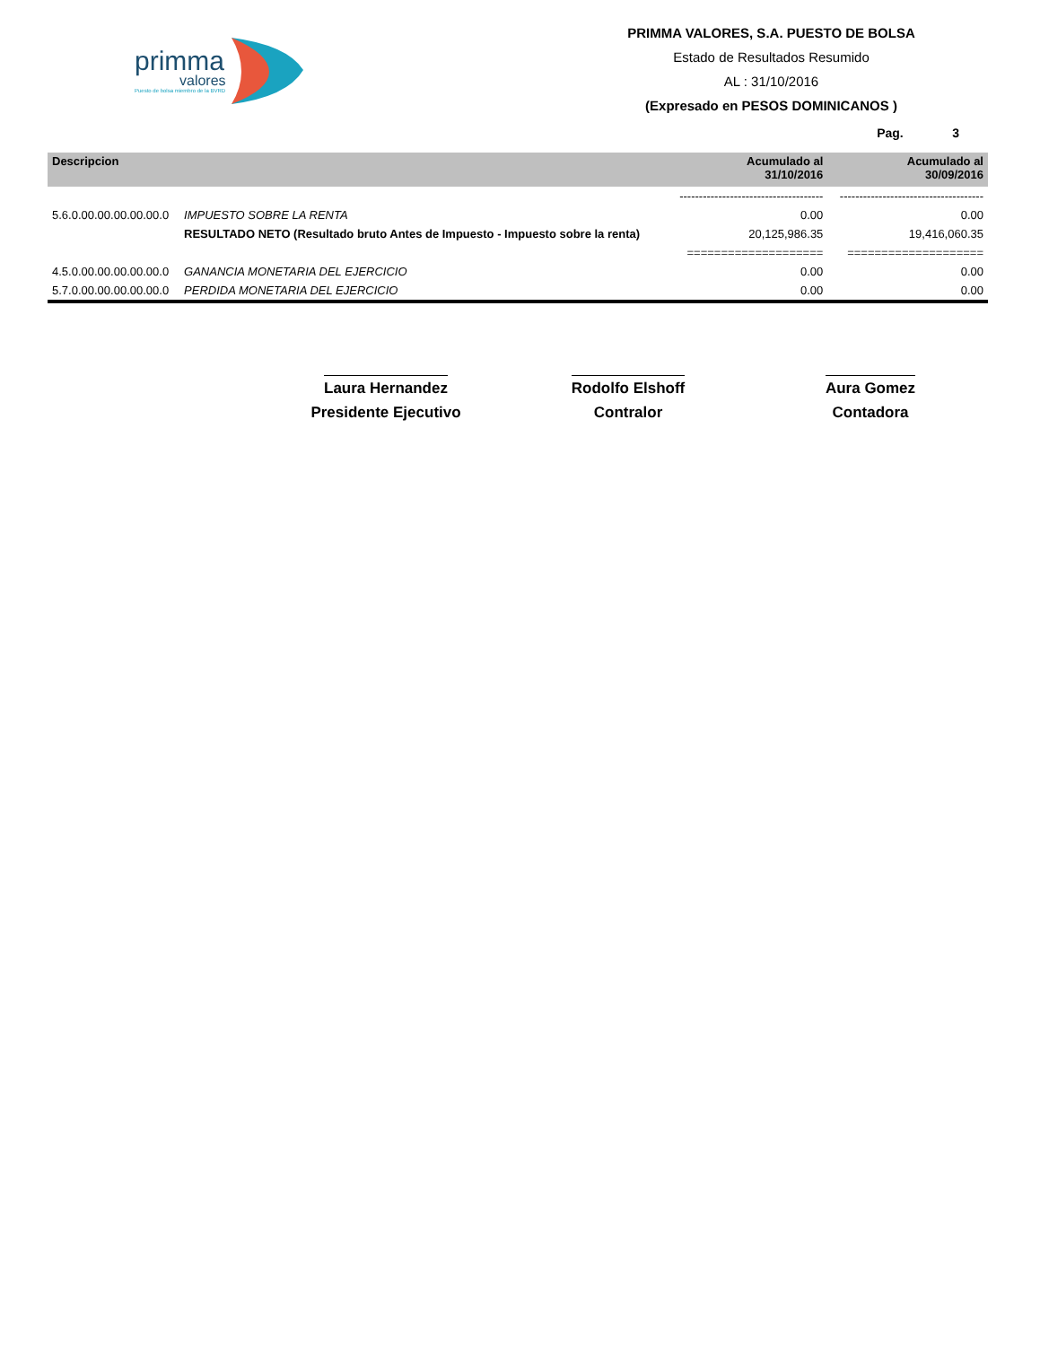primma
valores
Puesto de bolsa miembro de la BVRD
PRIMMA VALORES, S.A. PUESTO DE BOLSA
Estado de Resultados Resumido
AL : 31/10/2016
(Expresado en PESOS DOMINICANOS )
Pag. 3
| Descripcion | | Acumulado al 31/10/2016 | Acumulado al 30/09/2016 |
| --- | --- | --- | --- |
| | | ------------------------------------- | ------------------------------------- |
| 5.6.0.00.00.00.00.00.0 | IMPUESTO SOBRE LA RENTA | 0.00 | 0.00 |
| | RESULTADO NETO (Resultado bruto Antes de Impuesto - Impuesto sobre la renta) | 20,125,986.35 | 19,416,060.35 |
| | | ==================== | ==================== |
| 4.5.0.00.00.00.00.00.0 | GANANCIA MONETARIA DEL EJERCICIO | 0.00 | 0.00 |
| 5.7.0.00.00.00.00.00.0 | PERDIDA MONETARIA DEL EJERCICIO | 0.00 | 0.00 |
Laura Hernandez
Presidente Ejecutivo
Rodolfo Elshoff
Contralor
Aura Gomez
Contadora